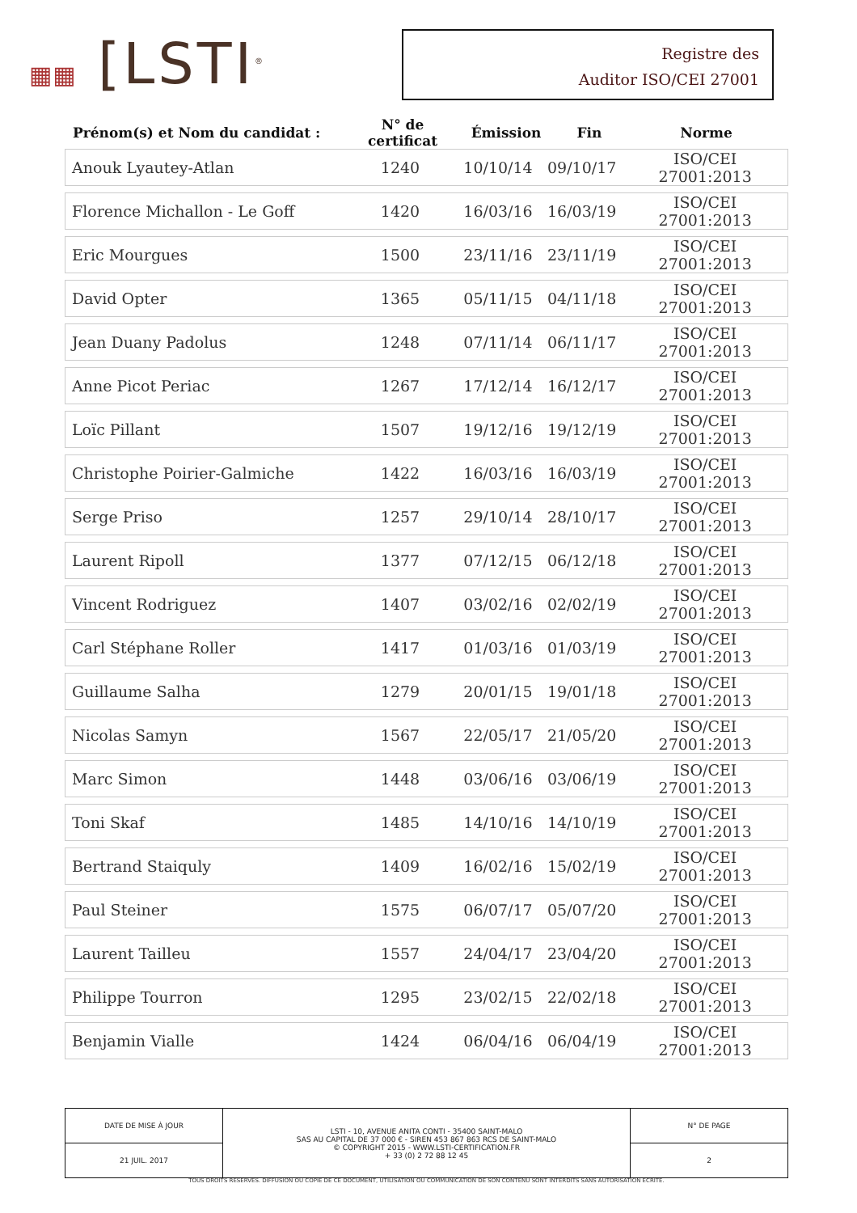▦▦ [LSTI<sup>®</sup>
Registre des
Auditor ISO/CEI 27001
| Prénom(s) et Nom du candidat : | N° de certificat | Émission | Fin | Norme |
| Anouk Lyautey-Atlan | 1240 | 10/10/14 | 09/10/17 | ISO/CEI 27001:2013 |
| Florence Michallon - Le Goff | 1420 | 16/03/16 | 16/03/19 | ISO/CEI 27001:2013 |
| Eric Mourgues | 1500 | 23/11/16 | 23/11/19 | ISO/CEI 27001:2013 |
| David Opter | 1365 | 05/11/15 | 04/11/18 | ISO/CEI 27001:2013 |
| Jean Duany Padolus | 1248 | 07/11/14 | 06/11/17 | ISO/CEI 27001:2013 |
| Anne Picot Periac | 1267 | 17/12/14 | 16/12/17 | ISO/CEI 27001:2013 |
| Loïc Pillant | 1507 | 19/12/16 | 19/12/19 | ISO/CEI 27001:2013 |
| Christophe Poirier-Galmiche | 1422 | 16/03/16 | 16/03/19 | ISO/CEI 27001:2013 |
| Serge Priso | 1257 | 29/10/14 | 28/10/17 | ISO/CEI 27001:2013 |
| Laurent Ripoll | 1377 | 07/12/15 | 06/12/18 | ISO/CEI 27001:2013 |
| Vincent Rodriguez | 1407 | 03/02/16 | 02/02/19 | ISO/CEI 27001:2013 |
| Carl Stéphane Roller | 1417 | 01/03/16 | 01/03/19 | ISO/CEI 27001:2013 |
| Guillaume Salha | 1279 | 20/01/15 | 19/01/18 | ISO/CEI 27001:2013 |
| Nicolas Samyn | 1567 | 22/05/17 | 21/05/20 | ISO/CEI 27001:2013 |
| Marc Simon | 1448 | 03/06/16 | 03/06/19 | ISO/CEI 27001:2013 |
| Toni Skaf | 1485 | 14/10/16 | 14/10/19 | ISO/CEI 27001:2013 |
| Bertrand Staiquly | 1409 | 16/02/16 | 15/02/19 | ISO/CEI 27001:2013 |
| Paul Steiner | 1575 | 06/07/17 | 05/07/20 | ISO/CEI 27001:2013 |
| Laurent Tailleu | 1557 | 24/04/17 | 23/04/20 | ISO/CEI 27001:2013 |
| Philippe Tourron | 1295 | 23/02/15 | 22/02/18 | ISO/CEI 27001:2013 |
| Benjamin Vialle | 1424 | 06/04/16 | 06/04/19 | ISO/CEI 27001:2013 |
| DATE DE MISE À JOUR | LSTI - 10, AVENUE ANITA CONTI - 35400 SAINT-MALO SAS AU CAPITAL DE 37 000 € - SIREN 453 867 863 RCS DE SAINT-MALO © COPYRIGHT 2015 - WWW.LSTI-CERTIFICATION.FR + 33 (0) 2 72 88 12 45 | N° DE PAGE |
| 21 JUIL. 2017 | | 2 |
TOUS DROITS RESERVES. DIFFUSION OU COPIE DE CE DOCUMENT, UTILISATION OU COMMUNICATION DE SON CONTENU SONT INTERDITS SANS AUTORISATION ECRITE.